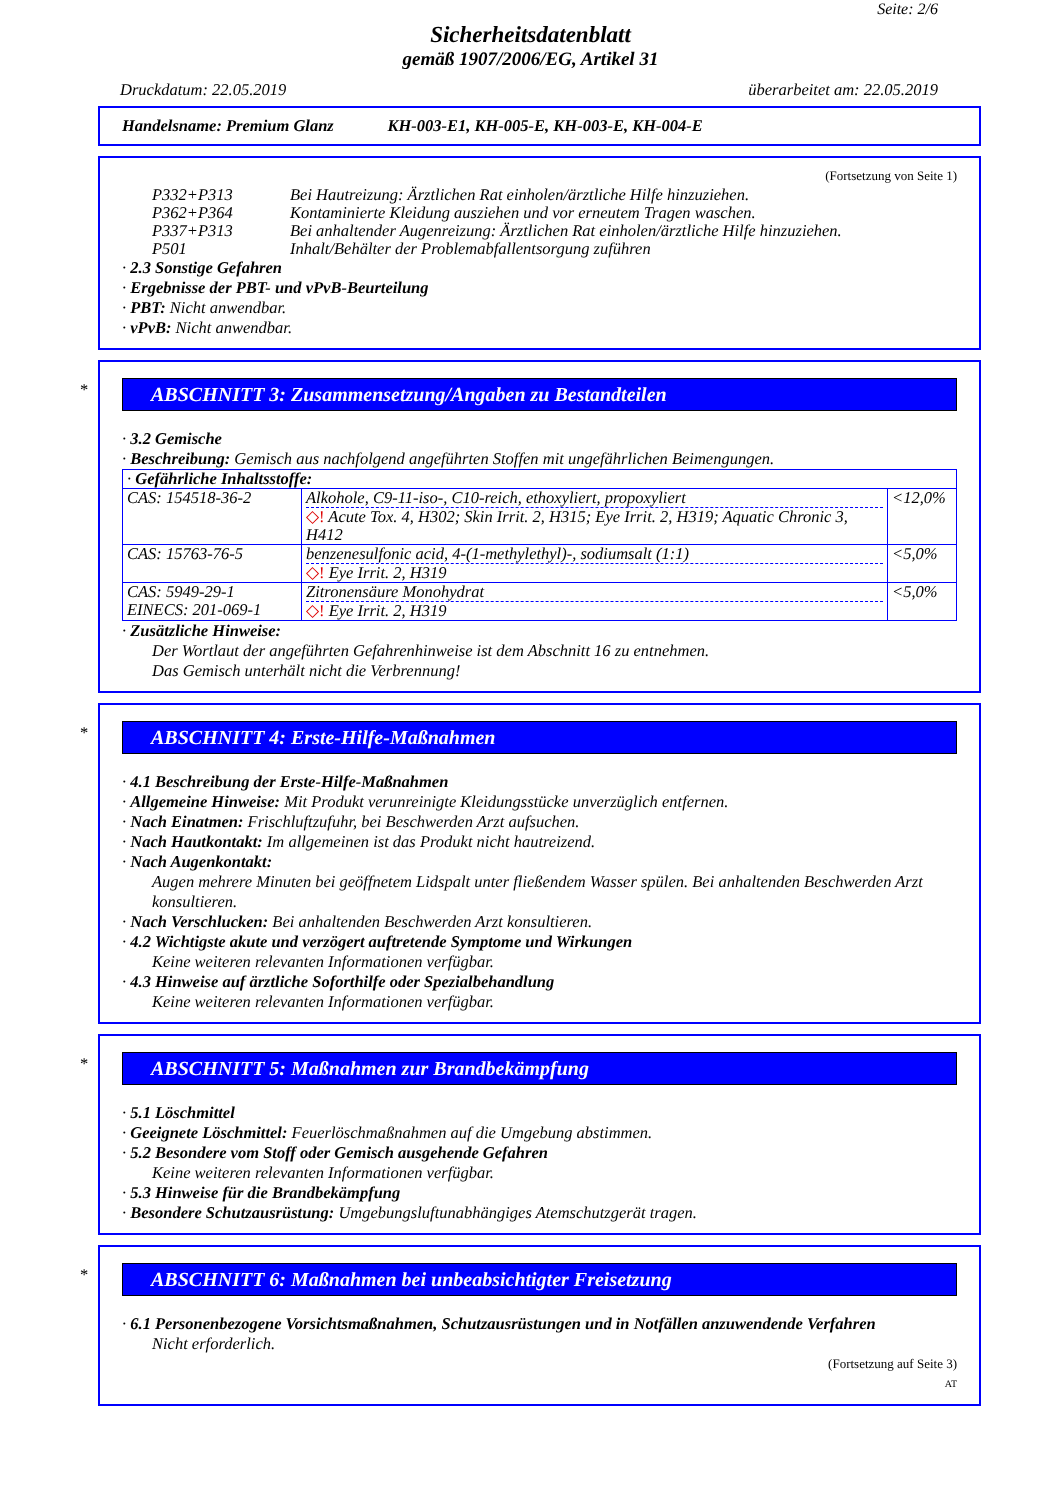Seite: 2/6
Sicherheitsdatenblatt
gemäß 1907/2006/EG, Artikel 31
Druckdatum: 22.05.2019 überarbeitet am: 22.05.2019
Handelsname: Premium Glanz KH-003-E1, KH-005-E, KH-003-E, KH-004-E
(Fortsetzung von Seite 1)
| P332+P313 | Bei Hautreizung: Ärztlichen Rat einholen/ärztliche Hilfe hinzuziehen. |
| P362+P364 | Kontaminierte Kleidung ausziehen und vor erneutem Tragen waschen. |
| P337+P313 | Bei anhaltender Augenreizung: Ärztlichen Rat einholen/ärztliche Hilfe hinzuziehen. |
| P501 | Inhalt/Behälter der Problemabfallentsorgung zuführen |
· 2.3 Sonstige Gefahren
· Ergebnisse der PBT- und vPvB-Beurteilung
· PBT: Nicht anwendbar.
· vPvB: Nicht anwendbar.
*
ABSCHNITT 3: Zusammensetzung/Angaben zu Bestandteilen
· 3.2 Gemische
· Beschreibung: Gemisch aus nachfolgend angeführten Stoffen mit ungefährlichen Beimengungen.
| · Gefährliche Inhaltsstoffe: | | |
| CAS: 154518-36-2 | Alkohole, C9-11-iso-, C10-reich, ethoxyliert, propoxyliert ◇! Acute Tox. 4, H302; Skin Irrit. 2, H315; Eye Irrit. 2, H319; Aquatic Chronic 3, H412 | <12,0% |
| CAS: 15763-76-5 | benzenesulfonic acid, 4-(1-methylethyl)-, sodiumsalt (1:1) ◇! Eye Irrit. 2, H319 | <5,0% |
| CAS: 5949-29-1 EINECS: 201-069-1 | Zitronensäure Monohydrat ◇! Eye Irrit. 2, H319 | <5,0% |
· Zusätzliche Hinweise:
Der Wortlaut der angeführten Gefahrenhinweise ist dem Abschnitt 16 zu entnehmen.
Das Gemisch unterhält nicht die Verbrennung!
*
ABSCHNITT 4: Erste-Hilfe-Maßnahmen
· 4.1 Beschreibung der Erste-Hilfe-Maßnahmen
· Allgemeine Hinweise: Mit Produkt verunreinigte Kleidungsstücke unverzüglich entfernen.
· Nach Einatmen: Frischluftzufuhr, bei Beschwerden Arzt aufsuchen.
· Nach Hautkontakt: Im allgemeinen ist das Produkt nicht hautreizend.
· Nach Augenkontakt:
Augen mehrere Minuten bei geöffnetem Lidspalt unter fließendem Wasser spülen. Bei anhaltenden Beschwerden Arzt konsultieren.
· Nach Verschlucken: Bei anhaltenden Beschwerden Arzt konsultieren.
· 4.2 Wichtigste akute und verzögert auftretende Symptome und Wirkungen
Keine weiteren relevanten Informationen verfügbar.
· 4.3 Hinweise auf ärztliche Soforthilfe oder Spezialbehandlung
Keine weiteren relevanten Informationen verfügbar.
*
ABSCHNITT 5: Maßnahmen zur Brandbekämpfung
· 5.1 Löschmittel
· Geeignete Löschmittel: Feuerlöschmaßnahmen auf die Umgebung abstimmen.
· 5.2 Besondere vom Stoff oder Gemisch ausgehende Gefahren
Keine weiteren relevanten Informationen verfügbar.
· 5.3 Hinweise für die Brandbekämpfung
· Besondere Schutzausrüstung: Umgebungsluftunabhängiges Atemschutzgerät tragen.
*
ABSCHNITT 6: Maßnahmen bei unbeabsichtigter Freisetzung
· 6.1 Personenbezogene Vorsichtsmaßnahmen, Schutzausrüstungen und in Notfällen anzuwendende Verfahren
Nicht erforderlich.
(Fortsetzung auf Seite 3)
AT